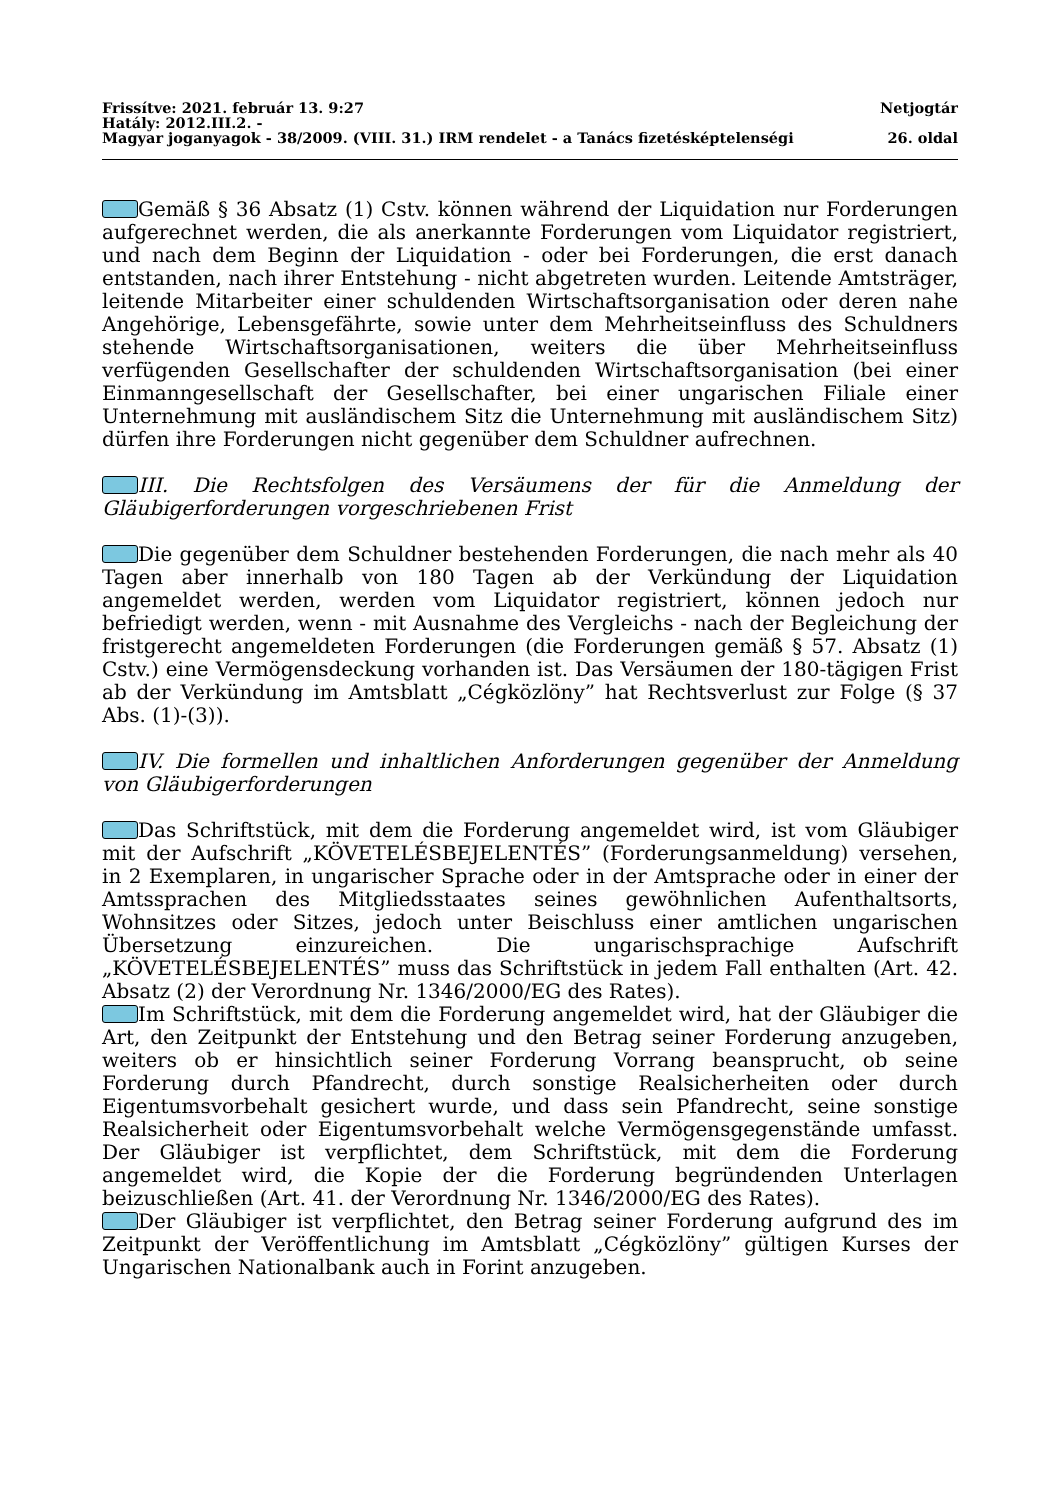Frissítve: 2021. február 13. 9:27 Netjogtár
Hatály: 2012.III.2. -
Magyar joganyagok - 38/2009. (VIII. 31.) IRM rendelet - a Tanács fizetésképtelenségi 26. oldal
Gemäß § 36 Absatz (1) Cstv. können während der Liquidation nur Forderungen aufgerechnet werden, die als anerkannte Forderungen vom Liquidator registriert, und nach dem Beginn der Liquidation - oder bei Forderungen, die erst danach entstanden, nach ihrer Entstehung - nicht abgetreten wurden. Leitende Amtsträger, leitende Mitarbeiter einer schuldenden Wirtschaftsorganisation oder deren nahe Angehörige, Lebensgefährte, sowie unter dem Mehrheitseinfluss des Schuldners stehende Wirtschaftsorganisationen, weiters die über Mehrheitseinfluss verfügenden Gesellschafter der schuldenden Wirtschaftsorganisation (bei einer Einmanngesellschaft der Gesellschafter, bei einer ungarischen Filiale einer Unternehmung mit ausländischem Sitz die Unternehmung mit ausländischem Sitz) dürfen ihre Forderungen nicht gegenüber dem Schuldner aufrechnen.
III. Die Rechtsfolgen des Versäumens der für die Anmeldung der Gläubigerforderungen vorgeschriebenen Frist
Die gegenüber dem Schuldner bestehenden Forderungen, die nach mehr als 40 Tagen aber innerhalb von 180 Tagen ab der Verkündung der Liquidation angemeldet werden, werden vom Liquidator registriert, können jedoch nur befriedigt werden, wenn - mit Ausnahme des Vergleichs - nach der Begleichung der fristgerecht angemeldeten Forderungen (die Forderungen gemäß § 57. Absatz (1) Cstv.) eine Vermögensdeckung vorhanden ist. Das Versäumen der 180-tägigen Frist ab der Verkündung im Amtsblatt „Cégközlöny” hat Rechtsverlust zur Folge (§ 37 Abs. (1)-(3)).
IV. Die formellen und inhaltlichen Anforderungen gegenüber der Anmeldung von Gläubigerforderungen
Das Schriftstück, mit dem die Forderung angemeldet wird, ist vom Gläubiger mit der Aufschrift „KÖVETELÉSBEJELENTÉS” (Forderungsanmeldung) versehen, in 2 Exemplaren, in ungarischer Sprache oder in der Amtsprache oder in einer der Amtssprachen des Mitgliedsstaates seines gewöhnlichen Aufenthaltsorts, Wohnsitzes oder Sitzes, jedoch unter Beischluss einer amtlichen ungarischen Übersetzung einzureichen. Die ungarischsprachige Aufschrift „KÖVETELÉSBEJELENTÉS” muss das Schriftstück in jedem Fall enthalten (Art. 42. Absatz (2) der Verordnung Nr. 1346/2000/EG des Rates).
Im Schriftstück, mit dem die Forderung angemeldet wird, hat der Gläubiger die Art, den Zeitpunkt der Entstehung und den Betrag seiner Forderung anzugeben, weiters ob er hinsichtlich seiner Forderung Vorrang beansprucht, ob seine Forderung durch Pfandrecht, durch sonstige Realsicherheiten oder durch Eigentumsvorbehalt gesichert wurde, und dass sein Pfandrecht, seine sonstige Realsicherheit oder Eigentumsvorbehalt welche Vermögensgegenstände umfasst. Der Gläubiger ist verpflichtet, dem Schriftstück, mit dem die Forderung angemeldet wird, die Kopie der die Forderung begründenden Unterlagen beizuschließen (Art. 41. der Verordnung Nr. 1346/2000/EG des Rates).
Der Gläubiger ist verpflichtet, den Betrag seiner Forderung aufgrund des im Zeitpunkt der Veröffentlichung im Amtsblatt „Cégközlöny” gültigen Kurses der Ungarischen Nationalbank auch in Forint anzugeben.